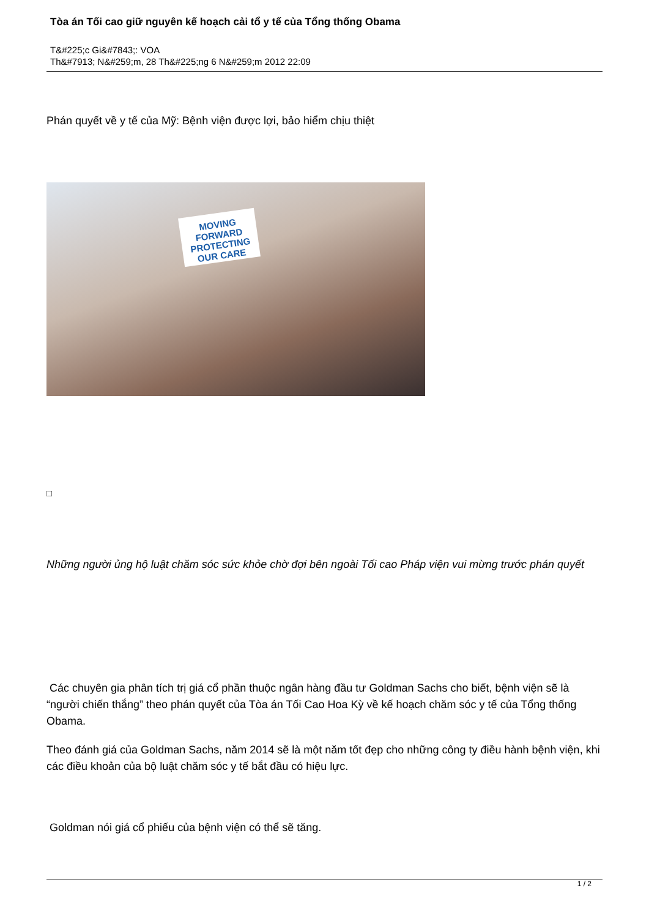Tòa án Tối cao giữ nguyên kế hoạch cải tổ y tế của Tổng thống Obama
T&#225;c Gi&#7843;: VOA
Th&#7913; N&#259;m, 28 Th&#225;ng 6 N&#259;m 2012 22:09
Phán quyết về y tế của Mỹ: Bệnh viện được lợi, bảo hiểm chịu thiệt
MOVING FORWARD PROTECTING OUR CARE
□
Những người ủng hộ luật chăm sóc sức khỏe chờ đợi bên ngoài Tối cao Pháp viện vui mừng trước phán quyết
Các chuyên gia phân tích trị giá cổ phần thuộc ngân hàng đầu tư Goldman Sachs cho biết, bệnh viện sẽ là “người chiến thắng” theo phán quyết của Tòa án Tối Cao Hoa Kỳ về kế hoạch chăm sóc y tế của Tổng thống Obama.
Theo đánh giá của Goldman Sachs, năm 2014 sẽ là một năm tốt đẹp cho những công ty điều hành bệnh viện, khi các điều khoản của bộ luật chăm sóc y tế bắt đầu có hiệu lực.
Goldman nói giá cổ phiếu của bệnh viện có thể sẽ tăng.
1 / 2